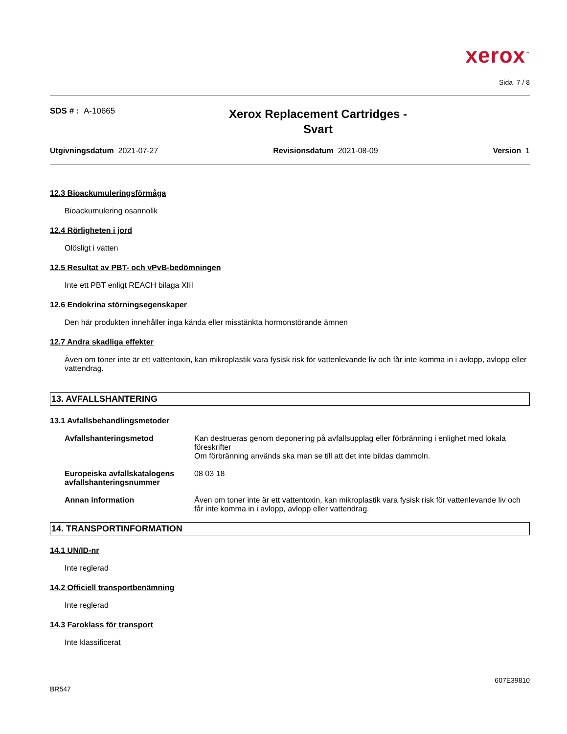xerox<sup>™</sup>
Sida 7 / 8
SDS # : A-10665
Xerox Replacement Cartridges -
Svart
Utgivningsdatum 2021-07-27 Revisionsdatum 2021-08-09 Version 1
12.3 Bioackumuleringsförmåga
Bioackumulering osannolik
12.4 Rörligheten i jord
Olösligt i vatten
12.5 Resultat av PBT- och vPvB-bedömningen
Inte ett PBT enligt REACH bilaga XIII
12.6 Endokrina störningsegenskaper
Den här produkten innehåller inga kända eller misstänkta hormonstörande ämnen
12.7 Andra skadliga effekter
Även om toner inte är ett vattentoxin, kan mikroplastik vara fysisk risk för vattenlevande liv och får inte komma in i avlopp, avlopp eller vattendrag.
13. AVFALLSHANTERING
13.1 Avfallsbehandlingsmetoder
| Avfallshanteringsmetod | Kan destrueras genom deponering på avfallsupplag eller förbränning i enlighet med lokala föreskrifter Om förbränning används ska man se till att det inte bildas dammoln. |
| Europeiska avfallskatalogens avfallshanteringsnummer | 08 03 18 |
| Annan information | Även om toner inte är ett vattentoxin, kan mikroplastik vara fysisk risk för vattenlevande liv och får inte komma in i avlopp, avlopp eller vattendrag. |
14. TRANSPORTINFORMATION
14.1 UN/ID-nr
Inte reglerad
14.2 Officiell transportbenämning
Inte reglerad
14.3 Faroklass för transport
Inte klassificerat
BR547 607E39810